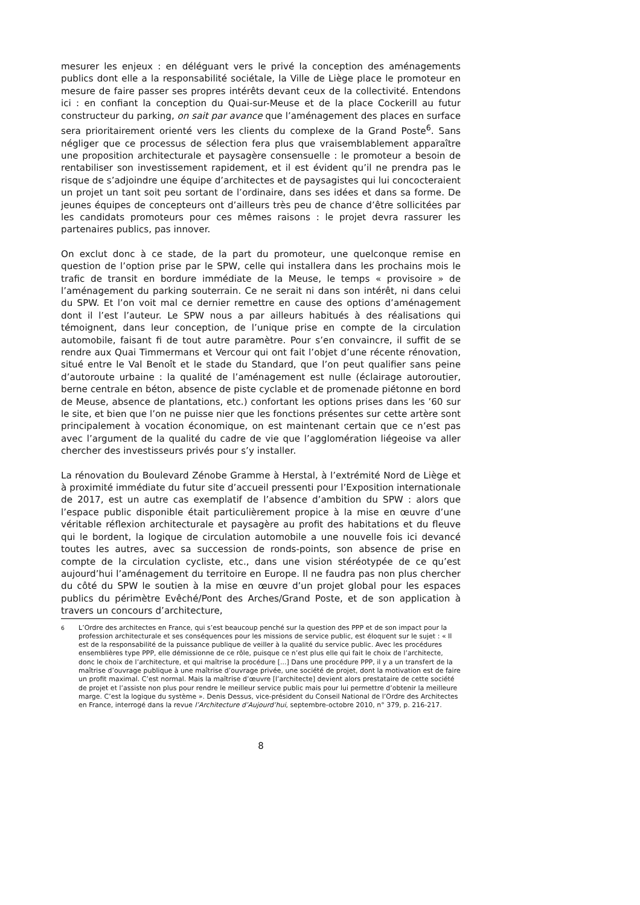mesurer les enjeux : en déléguant vers le privé la conception des aménagements publics dont elle a la responsabilité sociétale, la Ville de Liège place le promoteur en mesure de faire passer ses propres intérêts devant ceux de la collectivité. Entendons ici : en confiant la conception du Quai-sur-Meuse et de la place Cockerill au futur constructeur du parking, on sait par avance que l’aménagement des places en surface sera prioritairement orienté vers les clients du complexe de la Grand Poste<sup>6</sup>. Sans négliger que ce processus de sélection fera plus que vraisemblablement apparaître une proposition architecturale et paysagère consensuelle : le promoteur a besoin de rentabiliser son investissement rapidement, et il est évident qu’il ne prendra pas le risque de s’adjoindre une équipe d’architectes et de paysagistes qui lui concocteraient un projet un tant soit peu sortant de l’ordinaire, dans ses idées et dans sa forme. De jeunes équipes de concepteurs ont d’ailleurs très peu de chance d’être sollicitées par les candidats promoteurs pour ces mêmes raisons : le projet devra rassurer les partenaires publics, pas innover.
On exclut donc à ce stade, de la part du promoteur, une quelconque remise en question de l’option prise par le SPW, celle qui installera dans les prochains mois le trafic de transit en bordure immédiate de la Meuse, le temps « provisoire » de l’aménagement du parking souterrain. Ce ne serait ni dans son intérêt, ni dans celui du SPW. Et l’on voit mal ce dernier remettre en cause des options d’aménagement dont il l’est l’auteur. Le SPW nous a par ailleurs habitués à des réalisations qui témoignent, dans leur conception, de l’unique prise en compte de la circulation automobile, faisant fi de tout autre paramètre. Pour s’en convaincre, il suffit de se rendre aux Quai Timmermans et Vercour qui ont fait l’objet d’une récente rénovation, situé entre le Val Benoît et le stade du Standard, que l’on peut qualifier sans peine d’autoroute urbaine : la qualité de l’aménagement est nulle (éclairage autoroutier, berne centrale en béton, absence de piste cyclable et de promenade piétonne en bord de Meuse, absence de plantations, etc.) confortant les options prises dans les ’60 sur le site, et bien que l’on ne puisse nier que les fonctions présentes sur cette artère sont principalement à vocation économique, on est maintenant certain que ce n’est pas avec l’argument de la qualité du cadre de vie que l’agglomération liégeoise va aller chercher des investisseurs privés pour s’y installer.
La rénovation du Boulevard Zénobe Gramme à Herstal, à l’extrémité Nord de Liège et à proximité immédiate du futur site d’accueil pressenti pour l’Exposition internationale de 2017, est un autre cas exemplatif de l’absence d’ambition du SPW : alors que l’espace public disponible était particulièrement propice à la mise en œuvre d’une véritable réflexion architecturale et paysagère au profit des habitations et du fleuve qui le bordent, la logique de circulation automobile a une nouvelle fois ici devancé toutes les autres, avec sa succession de ronds-points, son absence de prise en compte de la circulation cycliste, etc., dans une vision stéréotypée de ce qu’est aujourd’hui l’aménagement du territoire en Europe. Il ne faudra pas non plus chercher du côté du SPW le soutien à la mise en œuvre d’un projet global pour les espaces publics du périmètre Evêché/Pont des Arches/Grand Poste, et de son application à travers un concours d’architecture,
<sup>6</sup> L’Ordre des architectes en France, qui s’est beaucoup penché sur la question des PPP et de son impact pour la profession architecturale et ses conséquences pour les missions de service public, est éloquent sur le sujet : « Il est de la responsabilité de la puissance publique de veiller à la qualité du service public. Avec les procédures ensemblières type PPP, elle démissionne de ce rôle, puisque ce n’est plus elle qui fait le choix de l’architecte, donc le choix de l’architecture, et qui maîtrise la procédure [...] Dans une procédure PPP, il y a un transfert de la maîtrise d’ouvrage publique à une maîtrise d’ouvrage privée, une société de projet, dont la motivation est de faire un profit maximal. C’est normal. Mais la maîtrise d’œuvre [l’architecte] devient alors prestataire de cette société de projet et l’assiste non plus pour rendre le meilleur service public mais pour lui permettre d’obtenir la meilleure marge. C’est la logique du système ». Denis Dessus, vice-président du Conseil National de l’Ordre des Architectes en France, interrogé dans la revue l’Architecture d’Aujourd’hui, septembre-octobre 2010, n° 379, p. 216-217.
8